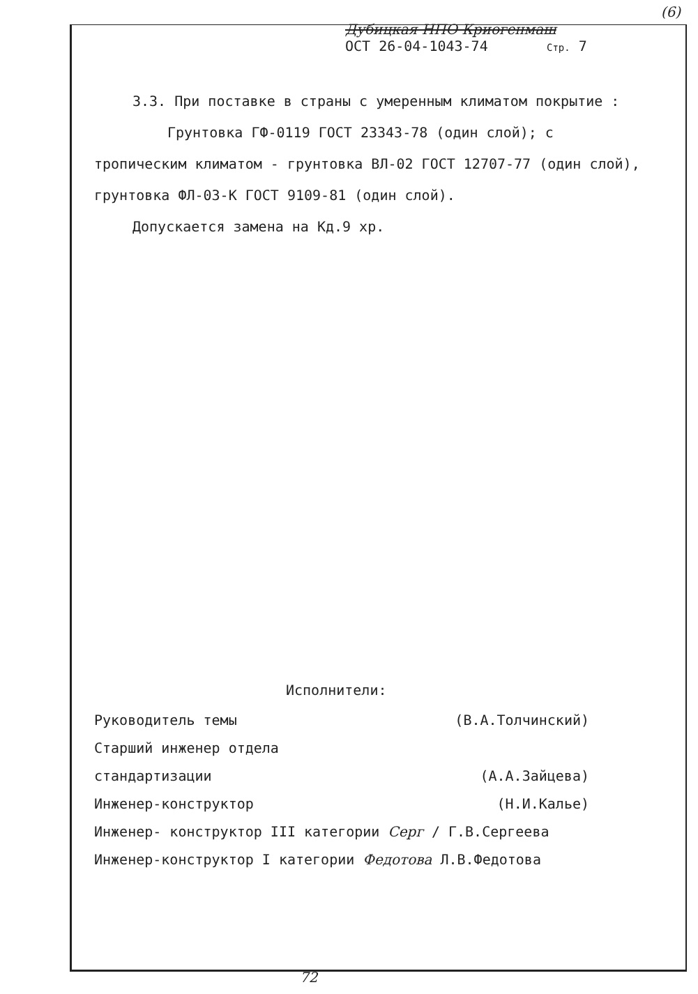(6)
Дубицкая НПО Криогенмаш
ОСТ 26-04-1043-74 Стр. 7
3.3. При поставке в страны с умеренным климатом покрытие :
Грунтовка ГФ-0119 ГОСТ 23343-78 (один слой); с
тропическим климатом - грунтовка ВЛ-02 ГОСТ 12707-77 (один слой),
грунтовка ФЛ-03-К ГОСТ 9109-81 (один слой).
Допускается замена на Кд.9 хр.
Исполнители:
Руководитель темы (В.А.Толчинский)
Старший инженер отдела
стандартизации (А.А.Зайцева)
Инженер-конструктор (Н.И.Калье)
Инженер- конструктор III категории Серг / Г.В.Сергеева
Инженер-конструктор I категории Федотова Л.В.Федотова
72